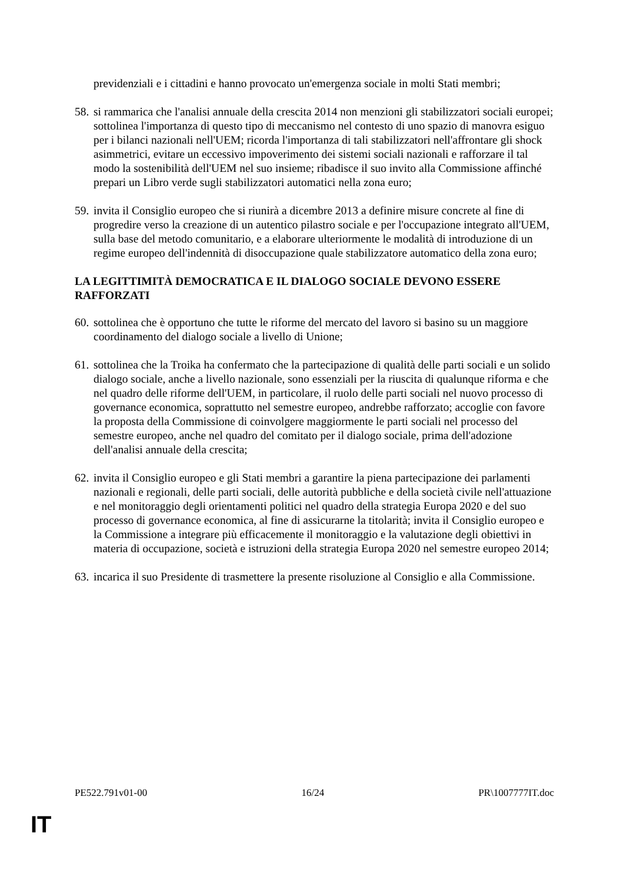previdenziali e i cittadini e hanno provocato un'emergenza sociale in molti Stati membri;
58. si rammarica che l'analisi annuale della crescita 2014 non menzioni gli stabilizzatori sociali europei; sottolinea l'importanza di questo tipo di meccanismo nel contesto di uno spazio di manovra esiguo per i bilanci nazionali nell'UEM; ricorda l'importanza di tali stabilizzatori nell'affrontare gli shock asimmetrici, evitare un eccessivo impoverimento dei sistemi sociali nazionali e rafforzare il tal modo la sostenibilità dell'UEM nel suo insieme; ribadisce il suo invito alla Commissione affinché prepari un Libro verde sugli stabilizzatori automatici nella zona euro;
59. invita il Consiglio europeo che si riunirà a dicembre 2013 a definire misure concrete al fine di progredire verso la creazione di un autentico pilastro sociale e per l'occupazione integrato all'UEM, sulla base del metodo comunitario, e a elaborare ulteriormente le modalità di introduzione di un regime europeo dell'indennità di disoccupazione quale stabilizzatore automatico della zona euro;
LA LEGITTIMITÀ DEMOCRATICA E IL DIALOGO SOCIALE DEVONO ESSERE RAFFORZATI
60. sottolinea che è opportuno che tutte le riforme del mercato del lavoro si basino su un maggiore coordinamento del dialogo sociale a livello di Unione;
61. sottolinea che la Troika ha confermato che la partecipazione di qualità delle parti sociali e un solido dialogo sociale, anche a livello nazionale, sono essenziali per la riuscita di qualunque riforma e che nel quadro delle riforme dell'UEM, in particolare, il ruolo delle parti sociali nel nuovo processo di governance economica, soprattutto nel semestre europeo, andrebbe rafforzato; accoglie con favore la proposta della Commissione di coinvolgere maggiormente le parti sociali nel processo del semestre europeo, anche nel quadro del comitato per il dialogo sociale, prima dell'adozione dell'analisi annuale della crescita;
62. invita il Consiglio europeo e gli Stati membri a garantire la piena partecipazione dei parlamenti nazionali e regionali, delle parti sociali, delle autorità pubbliche e della società civile nell'attuazione e nel monitoraggio degli orientamenti politici nel quadro della strategia Europa 2020 e del suo processo di governance economica, al fine di assicurarne la titolarità; invita il Consiglio europeo e la Commissione a integrare più efficacemente il monitoraggio e la valutazione degli obiettivi in materia di occupazione, società e istruzioni della strategia Europa 2020 nel semestre europeo 2014;
63. incarica il suo Presidente di trasmettere la presente risoluzione al Consiglio e alla Commissione.
PE522.791v01-00 16/24 PR\1007777IT.doc
IT